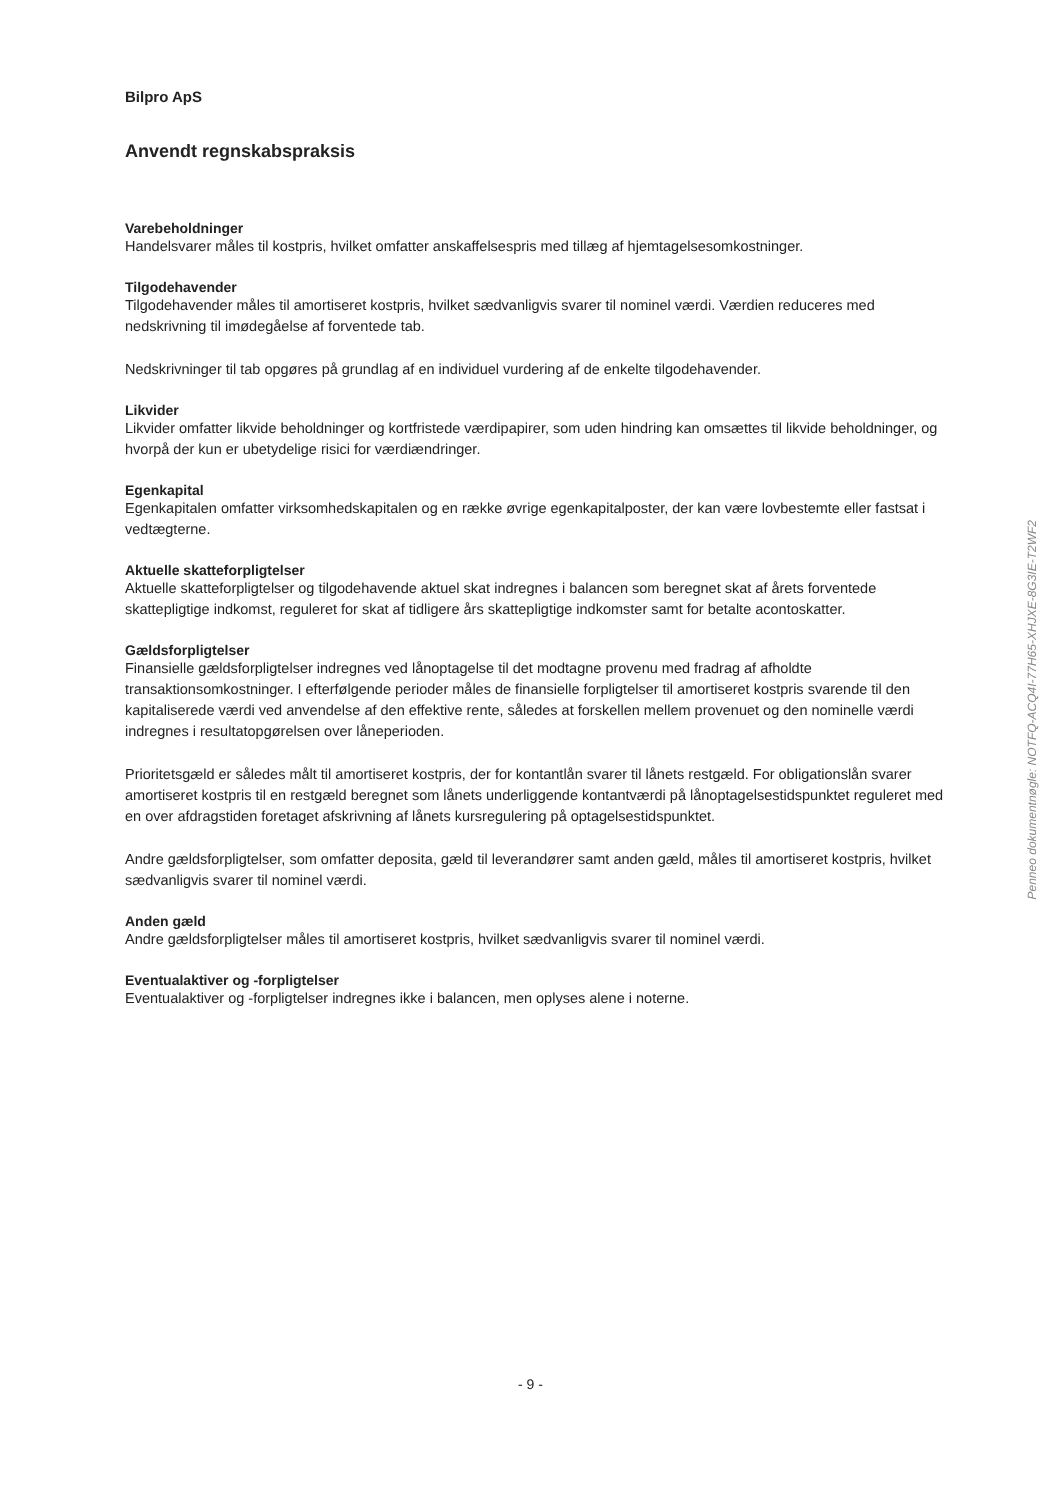Bilpro ApS
Anvendt regnskabspraksis
Varebeholdninger
Handelsvarer måles til kostpris, hvilket omfatter anskaffelsespris med tillæg af hjemtagelsesomkostninger.
Tilgodehavender
Tilgodehavender måles til amortiseret kostpris, hvilket sædvanligvis svarer til nominel værdi. Værdien reduceres med nedskrivning til imødegåelse af forventede tab.
Nedskrivninger til tab opgøres på grundlag af en individuel vurdering af de enkelte tilgodehavender.
Likvider
Likvider omfatter likvide beholdninger og kortfristede værdipapirer, som uden hindring kan omsættes til likvide beholdninger, og hvorpå der kun er ubetydelige risici for værdiændringer.
Egenkapital
Egenkapitalen omfatter virksomhedskapitalen og en række øvrige egenkapitalposter, der kan være lovbestemte eller fastsat i vedtægterne.
Aktuelle skatteforpligtelser
Aktuelle skatteforpligtelser og tilgodehavende aktuel skat indregnes i balancen som beregnet skat af årets forventede skattepligtige indkomst, reguleret for skat af tidligere års skattepligtige indkomster samt for betalte acontoskatter.
Gældsforpligtelser
Finansielle gældsforpligtelser indregnes ved lånoptagelse til det modtagne provenu med fradrag af afholdte transaktionsomkostninger. I efterfølgende perioder måles de finansielle forpligtelser til amortiseret kostpris svarende til den kapitaliserede værdi ved anvendelse af den effektive rente, således at forskellen mellem provenuet og den nominelle værdi indregnes i resultatopgørelsen over låneperioden.
Prioritetsgæld er således målt til amortiseret kostpris, der for kontantlån svarer til lånets restgæld. For obligationslån svarer amortiseret kostpris til en restgæld beregnet som lånets underliggende kontantværdi på lånoptagelsestidspunktet reguleret med en over afdragstiden foretaget afskrivning af lånets kursregulering på optagelsestidspunktet.
Andre gældsforpligtelser, som omfatter deposita, gæld til leverandører samt anden gæld, måles til amortiseret kostpris, hvilket sædvanligvis svarer til nominel værdi.
Anden gæld
Andre gældsforpligtelser måles til amortiseret kostpris, hvilket sædvanligvis svarer til nominel værdi.
Eventualaktiver og -forpligtelser
Eventualaktiver og -forpligtelser indregnes ikke i balancen, men oplyses alene i noterne.
Penneo dokumentnøgle: NOTFQ-ACQ4I-77H65-XHJXE-8G3IE-T2WF2
- 9 -